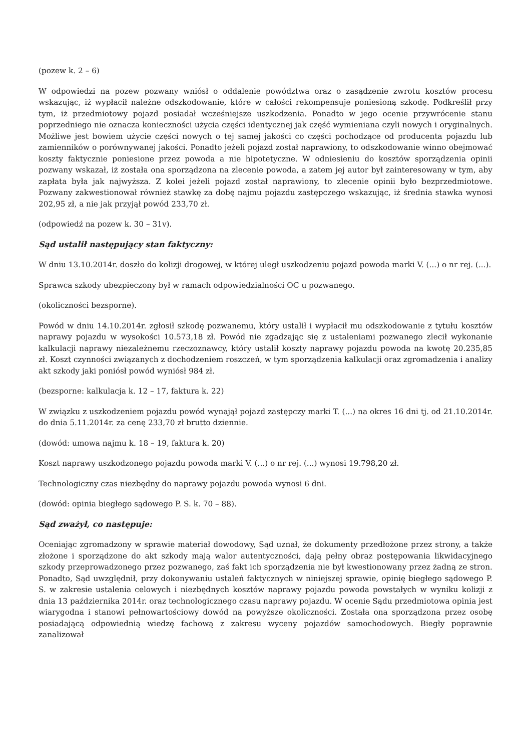(pozew k. 2 – 6)
W odpowiedzi na pozew pozwany wniósł o oddalenie powództwa oraz o zasądzenie zwrotu kosztów procesu wskazując, iż wypłacił należne odszkodowanie, które w całości rekompensuje poniesioną szkodę. Podkreślił przy tym, iż przedmiotowy pojazd posiadał wcześniejsze uszkodzenia. Ponadto w jego ocenie przywrócenie stanu poprzedniego nie oznacza konieczności użycia części identycznej jak część wymieniana czyli nowych i oryginalnych. Możliwe jest bowiem użycie części nowych o tej samej jakości co części pochodzące od producenta pojazdu lub zamienników o porównywanej jakości. Ponadto jeżeli pojazd został naprawiony, to odszkodowanie winno obejmować koszty faktycznie poniesione przez powoda a nie hipotetyczne. W odniesieniu do kosztów sporządzenia opinii pozwany wskazał, iż została ona sporządzona na zlecenie powoda, a zatem jej autor był zainteresowany w tym, aby zapłata była jak najwyższa. Z kolei jeżeli pojazd został naprawiony, to zlecenie opinii było bezprzedmiotowe. Pozwany zakwestionował również stawkę za dobę najmu pojazdu zastępczego wskazując, iż średnia stawka wynosi 202,95 zł, a nie jak przyjął powód 233,70 zł.
(odpowiedź na pozew k. 30 – 31v).
Sąd ustalił następujący stan faktyczny:
W dniu 13.10.2014r. doszło do kolizji drogowej, w której uległ uszkodzeniu pojazd powoda marki V. (...) o nr rej. (...).
Sprawca szkody ubezpieczony był w ramach odpowiedzialności OC u pozwanego.
(okoliczności bezsporne).
Powód w dniu 14.10.2014r. zgłosił szkodę pozwanemu, który ustalił i wypłacił mu odszkodowanie z tytułu kosztów naprawy pojazdu w wysokości 10.573,18 zł. Powód nie zgadzając się z ustaleniami pozwanego zlecił wykonanie kalkulacji naprawy niezależnemu rzeczoznawcy, który ustalił koszty naprawy pojazdu powoda na kwotę 20.235,85 zł. Koszt czynności związanych z dochodzeniem roszczeń, w tym sporządzenia kalkulacji oraz zgromadzenia i analizy akt szkody jaki poniósł powód wyniósł 984 zł.
(bezsporne: kalkulacja k. 12 – 17, faktura k. 22)
W związku z uszkodzeniem pojazdu powód wynajął pojazd zastępczy marki T. (...) na okres 16 dni tj. od 21.10.2014r. do dnia 5.11.2014r. za cenę 233,70 zł brutto dziennie.
(dowód: umowa najmu k. 18 – 19, faktura k. 20)
Koszt naprawy uszkodzonego pojazdu powoda marki V. (...) o nr rej. (...) wynosi 19.798,20 zł.
Technologiczny czas niezbędny do naprawy pojazdu powoda wynosi 6 dni.
(dowód: opinia biegłego sądowego P. S. k. 70 – 88).
Sąd zważył, co następuje:
Oceniając zgromadzony w sprawie materiał dowodowy, Sąd uznał, że dokumenty przedłożone przez strony, a także złożone i sporządzone do akt szkody mają walor autentyczności, dają pełny obraz postępowania likwidacyjnego szkody przeprowadzonego przez pozwanego, zaś fakt ich sporządzenia nie był kwestionowany przez żadną ze stron. Ponadto, Sąd uwzględnił, przy dokonywaniu ustaleń faktycznych w niniejszej sprawie, opinię biegłego sądowego P. S. w zakresie ustalenia celowych i niezbędnych kosztów naprawy pojazdu powoda powstałych w wyniku kolizji z dnia 13 października 2014r. oraz technologicznego czasu naprawy pojazdu. W ocenie Sądu przedmiotowa opinia jest wiarygodna i stanowi pełnowartościowy dowód na powyższe okoliczności. Została ona sporządzona przez osobę posiadającą odpowiednią wiedzę fachową z zakresu wyceny pojazdów samochodowych. Biegły poprawnie zanalizował